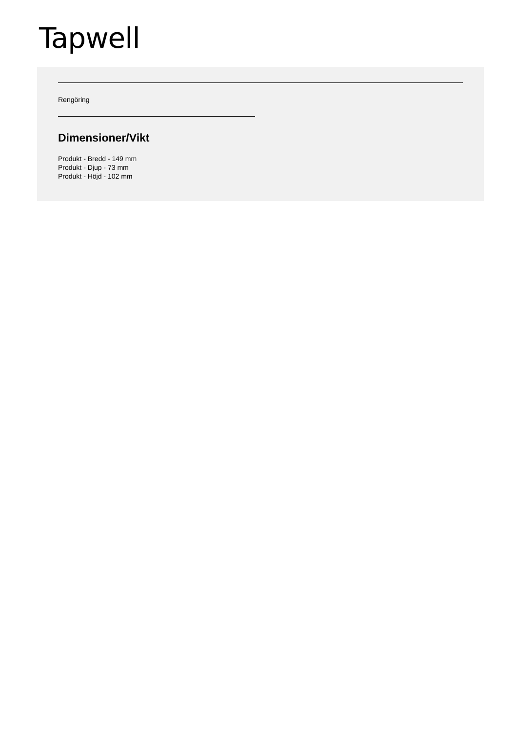Tapwell
Rengöring
Dimensioner/Vikt
Produkt - Bredd - 149 mm
Produkt - Djup - 73 mm
Produkt - Höjd - 102 mm